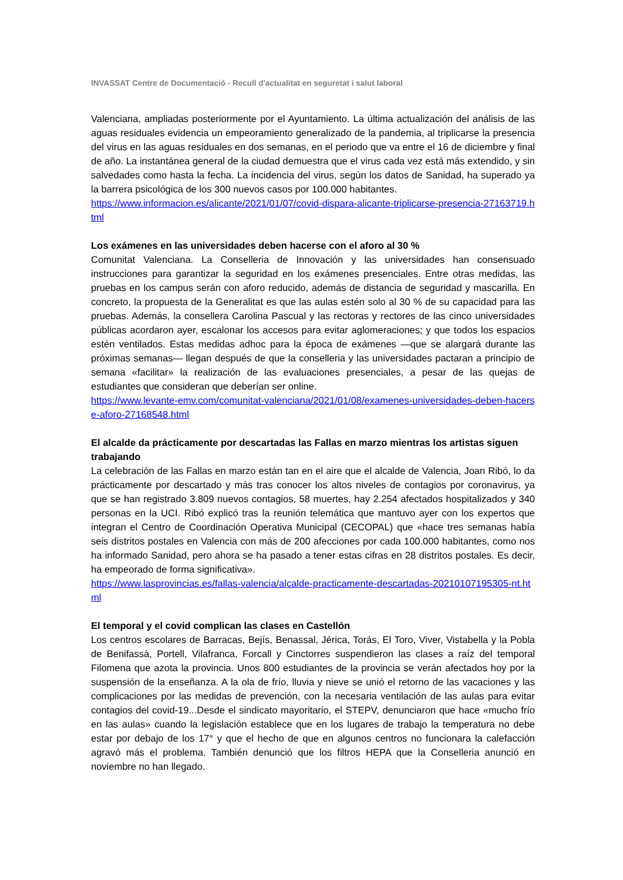INVASSAT Centre de Documentació - Recull d'actualitat en seguretat i salut laboral
Valenciana, ampliadas posteriormente por el Ayuntamiento. La última actualización del análisis de las aguas residuales evidencia un empeoramiento generalizado de la pandemia, al triplicarse la presencia del virus en las aguas residuales en dos semanas, en el periodo que va entre el 16 de diciembre y final de año. La instantánea general de la ciudad demuestra que el virus cada vez está más extendido, y sin salvedades como hasta la fecha. La incidencia del virus, según los datos de Sanidad, ha superado ya la barrera psicológica de los 300 nuevos casos por 100.000 habitantes.
https://www.informacion.es/alicante/2021/01/07/covid-dispara-alicante-triplicarse-presencia-27163719.html
Los exámenes en las universidades deben hacerse con el aforo al 30 %
Comunitat Valenciana. La Conselleria de Innovación y las universidades han consensuado instrucciones para garantizar la seguridad en los exámenes presenciales. Entre otras medidas, las pruebas en los campus serán con aforo reducido, además de distancia de seguridad y mascarilla. En concreto, la propuesta de la Generalitat es que las aulas estén solo al 30 % de su capacidad para las pruebas. Además, la consellera Carolina Pascual y las rectoras y rectores de las cinco universidades públicas acordaron ayer, escalonar los accesos para evitar aglomeraciones; y que todos los espacios estén ventilados. Estas medidas adhoc para la época de exámenes —que se alargará durante las próximas semanas— llegan después de que la conselleria y las universidades pactaran a principio de semana «facilitar» la realización de las evaluaciones presenciales, a pesar de las quejas de estudiantes que consideran que deberían ser online.
https://www.levante-emv.com/comunitat-valenciana/2021/01/08/examenes-universidades-deben-hacerse-aforo-27168548.html
El alcalde da prácticamente por descartadas las Fallas en marzo mientras los artistas siguen trabajando
La celebración de las Fallas en marzo están tan en el aire que el alcalde de Valencia, Joan Ribó, lo da prácticamente por descartado y más tras conocer los altos niveles de contagios por coronavirus, ya que se han registrado 3.809 nuevos contagios, 58 muertes, hay 2.254 afectados hospitalizados y 340 personas en la UCI. Ribó explicó tras la reunión telemática que mantuvo ayer con los expertos que integran el Centro de Coordinación Operativa Municipal (CECOPAL) que «hace tres semanas había seis distritos postales en Valencia con más de 200 afecciones por cada 100.000 habitantes, como nos ha informado Sanidad, pero ahora se ha pasado a tener estas cifras en 28 distritos postales. Es decir, ha empeorado de forma significativa».
https://www.lasprovincias.es/fallas-valencia/alcalde-practicamente-descartadas-20210107195305-nt.html
El temporal y el covid complican las clases en Castellón
Los centros escolares de Barracas, Bejís, Benassal, Jérica, Torás, El Toro, Viver, Vistabella y la Pobla de Benifassà, Portell, Vilafranca, Forcall y Cinctorres suspendieron las clases a raíz del temporal Filomena que azota la provincia. Unos 800 estudiantes de la provincia se verán afectados hoy por la suspensión de la enseñanza. A la ola de frío, lluvia y nieve se unió el retorno de las vacaciones y las complicaciones por las medidas de prevención, con la necesaria ventilación de las aulas para evitar contagios del covid-19...Desde el sindicato mayoritario, el STEPV, denunciaron que hace «mucho frío en las aulas» cuando la legislación establece que en los lugares de trabajo la temperatura no debe estar por debajo de los 17° y que el hecho de que en algunos centros no funcionara la calefacción agravó más el problema. También denunció que los filtros HEPA que la Conselleria anunció en noviembre no han llegado.